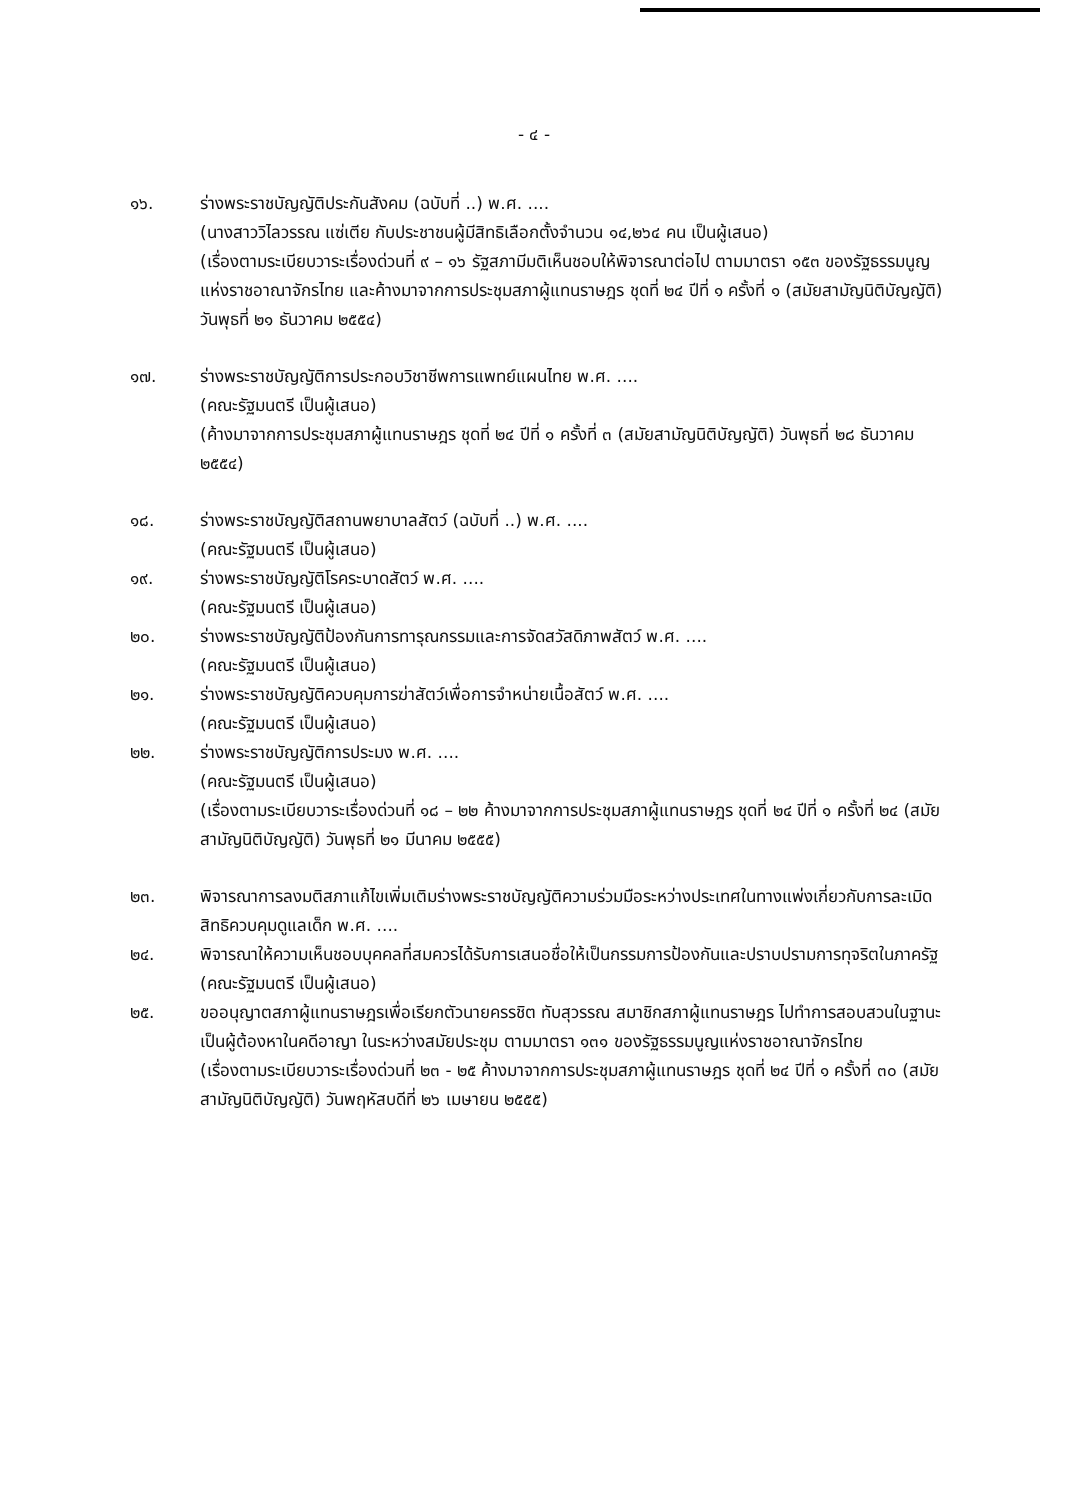- ๔ -
๑๖. ร่างพระราชบัญญัติประกันสังคม (ฉบับที่ ..) พ.ศ. ....
(นางสาววิไลวรรณ แซ่เตีย กับประชาชนผู้มีสิทธิเลือกตั้งจำนวน ๑๔,๒๖๔ คน เป็นผู้เสนอ)
(เรื่องตามระเบียบวาระเรื่องด่วนที่ ๙ – ๑๖ รัฐสภามีมติเห็นชอบให้พิจารณาต่อไป ตามมาตรา ๑๕๓ ของรัฐธรรมนูญแห่งราชอาณาจักรไทย และค้างมาจากการประชุมสภาผู้แทนราษฎร ชุดที่ ๒๔ ปีที่ ๑ ครั้งที่ ๑ (สมัยสามัญนิติบัญญัติ) วันพุธที่ ๒๑ ธันวาคม ๒๕๕๔)
๑๗. ร่างพระราชบัญญัติการประกอบวิชาชีพการแพทย์แผนไทย พ.ศ. ....
(คณะรัฐมนตรี เป็นผู้เสนอ)
(ค้างมาจากการประชุมสภาผู้แทนราษฎร ชุดที่ ๒๔ ปีที่ ๑ ครั้งที่ ๓ (สมัยสามัญนิติบัญญัติ) วันพุธที่ ๒๘ ธันวาคม ๒๕๕๔)
๑๘. ร่างพระราชบัญญัติสถานพยาบาลสัตว์ (ฉบับที่ ..) พ.ศ. ....
(คณะรัฐมนตรี เป็นผู้เสนอ)
๑๙. ร่างพระราชบัญญัติโรคระบาดสัตว์ พ.ศ. ....
(คณะรัฐมนตรี เป็นผู้เสนอ)
๒๐. ร่างพระราชบัญญัติป้องกันการทารุณกรรมและการจัดสวัสดิภาพสัตว์ พ.ศ. ....
(คณะรัฐมนตรี เป็นผู้เสนอ)
๒๑. ร่างพระราชบัญญัติควบคุมการฆ่าสัตว์เพื่อการจำหน่ายเนื้อสัตว์ พ.ศ. ....
(คณะรัฐมนตรี เป็นผู้เสนอ)
๒๒. ร่างพระราชบัญญัติการประมง พ.ศ. ....
(คณะรัฐมนตรี เป็นผู้เสนอ)
(เรื่องตามระเบียบวาระเรื่องด่วนที่ ๑๘ – ๒๒ ค้างมาจากการประชุมสภาผู้แทนราษฎร ชุดที่ ๒๔ ปีที่ ๑ ครั้งที่ ๒๔ (สมัยสามัญนิติบัญญัติ) วันพุธที่ ๒๑ มีนาคม ๒๕๕๕)
๒๓. พิจารณาการลงมติสภาแก้ไขเพิ่มเติมร่างพระราชบัญญัติความร่วมมือระหว่างประเทศในทางแพ่งเกี่ยวกับการละเมิดสิทธิควบคุมดูแลเด็ก พ.ศ. ....
๒๔. พิจารณาให้ความเห็นชอบบุคคลที่สมควรได้รับการเสนอชื่อให้เป็นกรรมการป้องกันและปราบปรามการทุจริตในภาครัฐ
(คณะรัฐมนตรี เป็นผู้เสนอ)
๒๕. ขออนุญาตสภาผู้แทนราษฎรเพื่อเรียกตัวนายครรชิต ทับสุวรรณ สมาชิกสภาผู้แทนราษฎร ไปทำการสอบสวนในฐานะเป็นผู้ต้องหาในคดีอาญา ในระหว่างสมัยประชุม ตามมาตรา ๑๓๑ ของรัฐธรรมนูญแห่งราชอาณาจักรไทย
(เรื่องตามระเบียบวาระเรื่องด่วนที่ ๒๓ - ๒๕ ค้างมาจากการประชุมสภาผู้แทนราษฎร ชุดที่ ๒๔ ปีที่ ๑ ครั้งที่ ๓๐ (สมัยสามัญนิติบัญญัติ) วันพฤหัสบดีที่ ๒๖ เมษายน ๒๕๕๕)